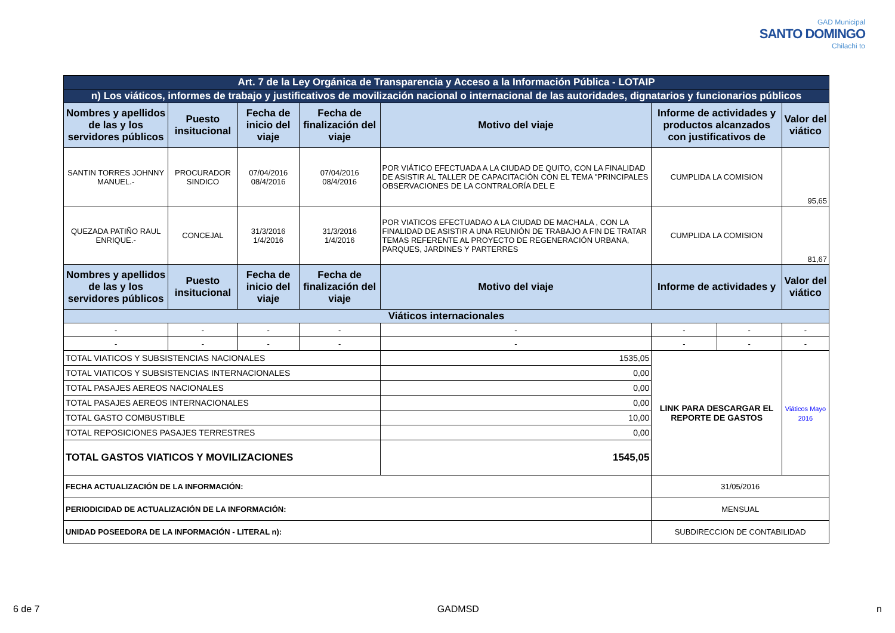GAD Municipal
SANTO DOMINGO
Chilachi to
| Art. 7 de la Ley Orgánica de Transparencia y Acceso a la Información Pública - LOTAIP | | | | | | | |
| n) Los viáticos, informes de trabajo y justificativos de movilización nacional o internacional de las autoridades, dignatarios y funcionarios públicos | | | | | | | |
| Nombres y apellidos de las y los servidores públicos | Puesto insitucional | Fecha de inicio del viaje | Fecha de finalización del viaje | Motivo del viaje | Informe de actividades y productos alcanzados con justificativos de | | Valor del viático |
| SANTIN TORRES JOHNNY MANUEL.- | PROCURADOR SINDICO | 07/04/2016 08/4/2016 | 07/04/2016 08/4/2016 | POR VIÁTICO EFECTUADA A LA CIUDAD DE QUITO, CON LA FINALIDAD DE ASISTIR AL TALLER DE CAPACITACIÓN CON EL TEMA "PRINCIPALES OBSERVACIONES DE LA CONTRALORÍA DEL E | CUMPLIDA LA COMISION | | 95,65 |
| QUEZADA PATIÑO RAUL ENRIQUE.- | CONCEJAL | 31/3/2016 1/4/2016 | 31/3/2016 1/4/2016 | POR VIATICOS EFECTUADAO A LA CIUDAD DE MACHALA , CON LA FINALIDAD DE ASISTIR A UNA REUNIÓN DE TRABAJO A FIN DE TRATAR TEMAS REFERENTE AL PROYECTO DE REGENERACIÓN URBANA, PARQUES, JARDINES Y PARTERRES | CUMPLIDA LA COMISION | | 81,67 |
| Nombres y apellidos de las y los servidores públicos | Puesto insitucional | Fecha de inicio del viaje | Fecha de finalización del viaje | Motivo del viaje | Informe de actividades y | | Valor del viático |
| Viáticos internacionales | | | | | | | |
| - | - | - | - | - | - | - | - |
| - | - | - | - | - | - | - | - |
| TOTAL VIATICOS Y SUBSISTENCIAS NACIONALES | | | | 1535,05 | LINK PARA DESCARGAR EL REPORTE DE GASTOS | | Viáticos Mayo 2016 |
| TOTAL VIATICOS Y SUBSISTENCIAS INTERNACIONALES | | | | 0,00 | | | |
| TOTAL PASAJES AEREOS NACIONALES | | | | 0,00 | | | |
| TOTAL PASAJES AEREOS INTERNACIONALES | | | | 0,00 | | | |
| TOTAL GASTO COMBUSTIBLE | | | | 10,00 | | | |
| TOTAL REPOSICIONES PASAJES TERRESTRES | | | | 0,00 | | | |
| TOTAL GASTOS VIATICOS Y MOVILIZACIONES | | | | 1545,05 | | | |
| FECHA ACTUALIZACIÓN DE LA INFORMACIÓN: | | | | | 31/05/2016 | | |
| PERIODICIDAD DE ACTUALIZACIÓN DE LA INFORMACIÓN: | | | | | MENSUAL | | |
| UNIDAD POSEEDORA DE LA INFORMACIÓN - LITERAL n): | | | | | SUBDIRECCION DE CONTABILIDAD | | |
6 de 7 GADMSD n